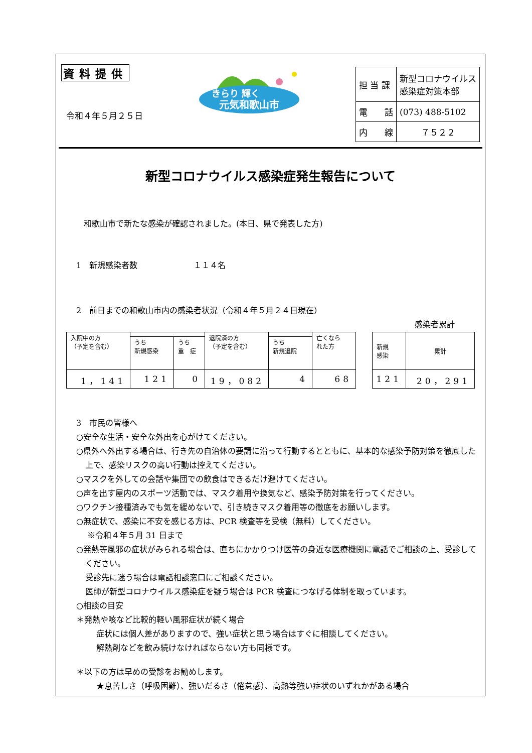資料提供
令和４年５月２５日
きらり 輝く
元気和歌山市
| 担 当 課 | 新型コロナウイルス 感染症対策本部 |
| 電 話 | (073) 488-5102 |
| 内 線 | ７５２２ |
新型コロナウイルス感染症発生報告について
和歌山市で新たな感染が確認されました。(本日、県で発表した方)
1　新規感染者数　　　　　　　１１４名
2　前日までの和歌山市内の感染者状況（令和４年５月２４日現在）
感染者累計
| 入院中の方 （予定を含む） | | | 退院済の方 （予定を含む） | | 亡くなら れた方 |
| | うち 新規感染 | うち 重 症 | | うち 新規退院 | |
| 1，141 | 121 | 0 | 19，082 | 4 | 68 |
| 新規 感染 | 累計 |
| 121 | 20，291 |
3　市民の皆様へ
○安全な生活・安全な外出を心がけてください。
○県外へ外出する場合は、行き先の自治体の要請に沿って行動するとともに、基本的な感染予防対策を徹底した上で、感染リスクの高い行動は控えてください。
○マスクを外しての会話や集団での飲食はできるだけ避けてください。
○声を出す屋内のスポーツ活動では、マスク着用や換気など、感染予防対策を行ってください。
○ワクチン接種済みでも気を緩めないで、引き続きマスク着用等の徹底をお願いします。
○無症状で、感染に不安を感じる方は、PCR 検査等を受検（無料）してください。
※令和４年５月 31 日まで
○発熱等風邪の症状がみられる場合は、直ちにかかりつけ医等の身近な医療機関に電話でご相談の上、受診してください。
受診先に迷う場合は電話相談窓口にご相談ください。
医師が新型コロナウイルス感染症を疑う場合は PCR 検査につなげる体制を取っています。
○相談の目安
＊発熱や咳など比較的軽い風邪症状が続く場合
症状には個人差がありますので、強い症状と思う場合はすぐに相談してください。
解熱剤などを飲み続けなければならない方も同様です。
＊以下の方は早めの受診をお勧めします。
★息苦しさ（呼吸困難）、強いだるさ（倦怠感）、高熱等強い症状のいずれかがある場合